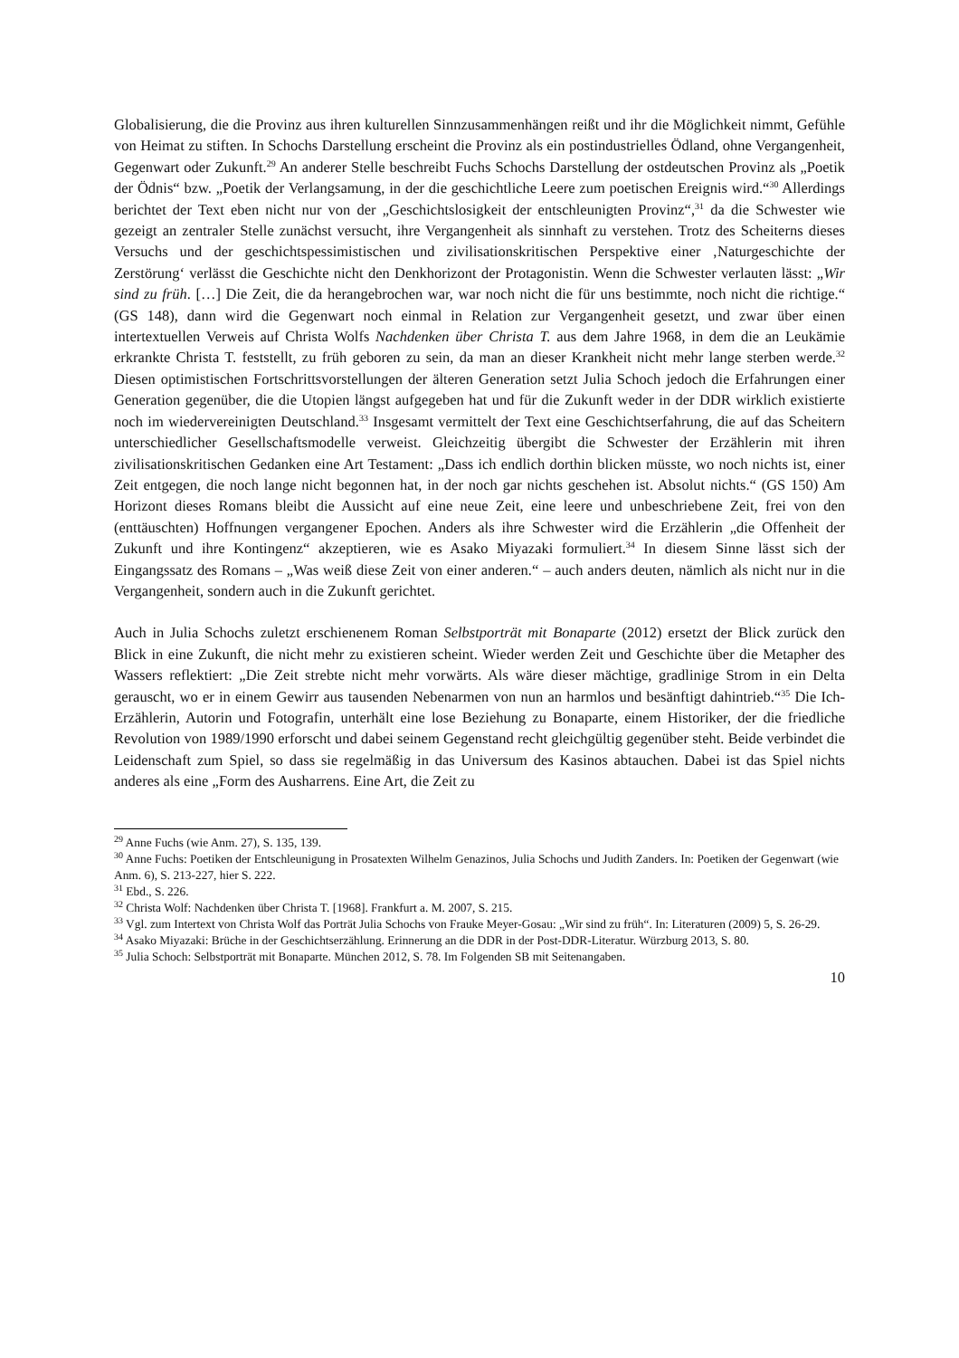Globalisierung, die die Provinz aus ihren kulturellen Sinnzusammenhängen reißt und ihr die Möglichkeit nimmt, Gefühle von Heimat zu stiften. In Schochs Darstellung erscheint die Provinz als ein postindustrielles Ödland, ohne Vergangenheit, Gegenwart oder Zukunft.<sup>29</sup> An anderer Stelle beschreibt Fuchs Schochs Darstellung der ostdeutschen Provinz als „Poetik der Ödnis“ bzw. „Poetik der Verlangsamung, in der die geschichtliche Leere zum poetischen Ereignis wird.“<sup>30</sup> Allerdings berichtet der Text eben nicht nur von der „Geschichtslosigkeit der entschleunigten Provinz“,<sup>31</sup> da die Schwester wie gezeigt an zentraler Stelle zunächst versucht, ihre Vergangenheit als sinnhaft zu verstehen. Trotz des Scheiterns dieses Versuchs und der geschichtspessimistischen und zivilisationskritischen Perspektive einer ‚Naturgeschichte der Zerstörung‘ verlässt die Geschichte nicht den Denkhorizont der Protagonistin. Wenn die Schwester verlauten lässt: „Wir sind zu früh. […] Die Zeit, die da herangebrochen war, war noch nicht die für uns bestimmte, noch nicht die richtige.“ (GS 148), dann wird die Gegenwart noch einmal in Relation zur Vergangenheit gesetzt, und zwar über einen intertextuellen Verweis auf Christa Wolfs Nachdenken über Christa T. aus dem Jahre 1968, in dem die an Leukämie erkrankte Christa T. feststellt, zu früh geboren zu sein, da man an dieser Krankheit nicht mehr lange sterben werde.<sup>32</sup> Diesen optimistischen Fortschrittsvorstellungen der älteren Generation setzt Julia Schoch jedoch die Erfahrungen einer Generation gegenüber, die die Utopien längst aufgegeben hat und für die Zukunft weder in der DDR wirklich existierte noch im wiedervereinigten Deutschland.<sup>33</sup> Insgesamt vermittelt der Text eine Geschichtserfahrung, die auf das Scheitern unterschiedlicher Gesellschaftsmodelle verweist. Gleichzeitig übergibt die Schwester der Erzählerin mit ihren zivilisationskritischen Gedanken eine Art Testament: „Dass ich endlich dorthin blicken müsste, wo noch nichts ist, einer Zeit entgegen, die noch lange nicht begonnen hat, in der noch gar nichts geschehen ist. Absolut nichts.“ (GS 150) Am Horizont dieses Romans bleibt die Aussicht auf eine neue Zeit, eine leere und unbeschriebene Zeit, frei von den (enttäuschten) Hoffnungen vergangener Epochen. Anders als ihre Schwester wird die Erzählerin „die Offenheit der Zukunft und ihre Kontingenz“ akzeptieren, wie es Asako Miyazaki formuliert.<sup>34</sup> In diesem Sinne lässt sich der Eingangssatz des Romans – „Was weiß diese Zeit von einer anderen.“ – auch anders deuten, nämlich als nicht nur in die Vergangenheit, sondern auch in die Zukunft gerichtet.
Auch in Julia Schochs zuletzt erschienenem Roman Selbstporträt mit Bonaparte (2012) ersetzt der Blick zurück den Blick in eine Zukunft, die nicht mehr zu existieren scheint. Wieder werden Zeit und Geschichte über die Metapher des Wassers reflektiert: „Die Zeit strebte nicht mehr vorwärts. Als wäre dieser mächtige, gradlinige Strom in ein Delta gerauscht, wo er in einem Gewirr aus tausenden Nebenarmen von nun an harmlos und besänftigt dahintrieb.“<sup>35</sup> Die Ich-Erzählerin, Autorin und Fotografin, unterhält eine lose Beziehung zu Bonaparte, einem Historiker, der die friedliche Revolution von 1989/1990 erforscht und dabei seinem Gegenstand recht gleichgültig gegenüber steht. Beide verbindet die Leidenschaft zum Spiel, so dass sie regelmäßig in das Universum des Kasinos abtauchen. Dabei ist das Spiel nichts anderes als eine „Form des Ausharrens. Eine Art, die Zeit zu
<sup>29</sup> Anne Fuchs (wie Anm. 27), S. 135, 139.
<sup>30</sup> Anne Fuchs: Poetiken der Entschleunigung in Prosatexten Wilhelm Genazinos, Julia Schochs und Judith Zanders. In: Poetiken der Gegenwart (wie Anm. 6), S. 213-227, hier S. 222.
<sup>31</sup> Ebd., S. 226.
<sup>32</sup> Christa Wolf: Nachdenken über Christa T. [1968]. Frankfurt a. M. 2007, S. 215.
<sup>33</sup> Vgl. zum Intertext von Christa Wolf das Porträt Julia Schochs von Frauke Meyer-Gosau: „Wir sind zu früh“. In: Literaturen (2009) 5, S. 26-29.
<sup>34</sup> Asako Miyazaki: Brüche in der Geschichtserzählung. Erinnerung an die DDR in der Post-DDR-Literatur. Würzburg 2013, S. 80.
<sup>35</sup> Julia Schoch: Selbstporträt mit Bonaparte. München 2012, S. 78. Im Folgenden SB mit Seitenangaben.
10